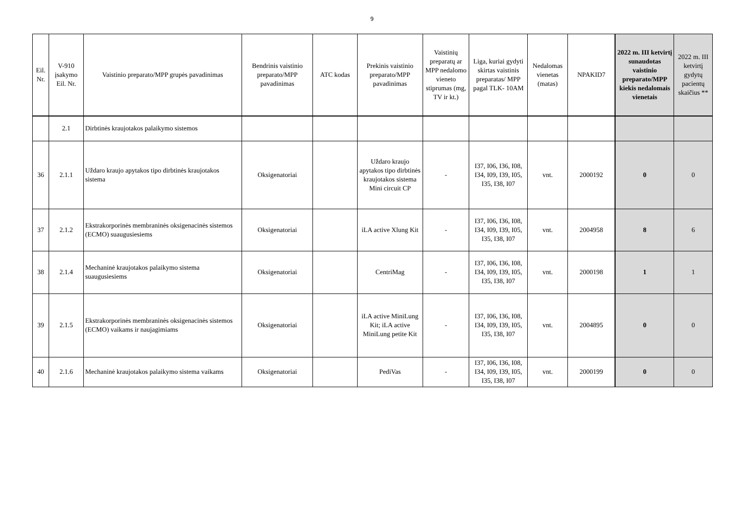9
| Eil. Nr. | V-910 įsakymo Eil. Nr. | Vaistinio preparato/MPP grupės pavadinimas | Bendrinis vaistinio preparato/MPP pavadinimas | ATC kodas | Prekinis vaistinio preparato/MPP pavadinimas | Vaistinių preparatų ar MPP nedalomo vieneto stiprumas (mg, TV ir kt.) | Liga, kuriai gydyti skirtas vaistinis preparatas/ MPP pagal TLK- 10AM | Nedalomas vienetas (matas) | NPAKID7 | 2022 m. III ketvirtį sunaudotas vaistinio preparato/MPP kiekis nedalomais vienetais | 2022 m. III ketvirtį gydytų pacientų skaičius ** |
| --- | --- | --- | --- | --- | --- | --- | --- | --- | --- | --- | --- |
| | 2.1 | Dirbtinės kraujotakos palaikymo sistemos | | | | | | | | | |
| 36 | 2.1.1 | Uždaro kraujo apytakos tipo dirbtinės kraujotakos sistema | Oksigenatoriai | | Uždaro kraujo apytakos tipo dirbtinės kraujotakos sistema Mini circuit CP | - | I37, I06, I36, I08, I34, I09, I39, I05, I35, I38, I07 | vnt. | 2000192 | 0 | 0 |
| 37 | 2.1.2 | Ekstrakorporinės membraninės oksigenacinės sistemos (ECMO) suaugusiesiems | Oksigenatoriai | | iLA active Xlung Kit | - | I37, I06, I36, I08, I34, I09, I39, I05, I35, I38, I07 | vnt. | 2004958 | 8 | 6 |
| 38 | 2.1.4 | Mechaninė kraujotakos palaikymo sistema suaugusiesiems | Oksigenatoriai | | CentriMag | - | I37, I06, I36, I08, I34, I09, I39, I05, I35, I38, I07 | vnt. | 2000198 | 1 | 1 |
| 39 | 2.1.5 | Ekstrakorporinės membraninės oksigenacinės sistemos (ECMO) vaikams ir naujagimiams | Oksigenatoriai | | iLA active MiniLung Kit; iLA active MiniLung petite Kit | - | I37, I06, I36, I08, I34, I09, I39, I05, I35, I38, I07 | vnt. | 2004895 | 0 | 0 |
| 40 | 2.1.6 | Mechaninė kraujotakos palaikymo sistema vaikams | Oksigenatoriai | | PediVas | - | I37, I06, I36, I08, I34, I09, I39, I05, I35, I38, I07 | vnt. | 2000199 | 0 | 0 |